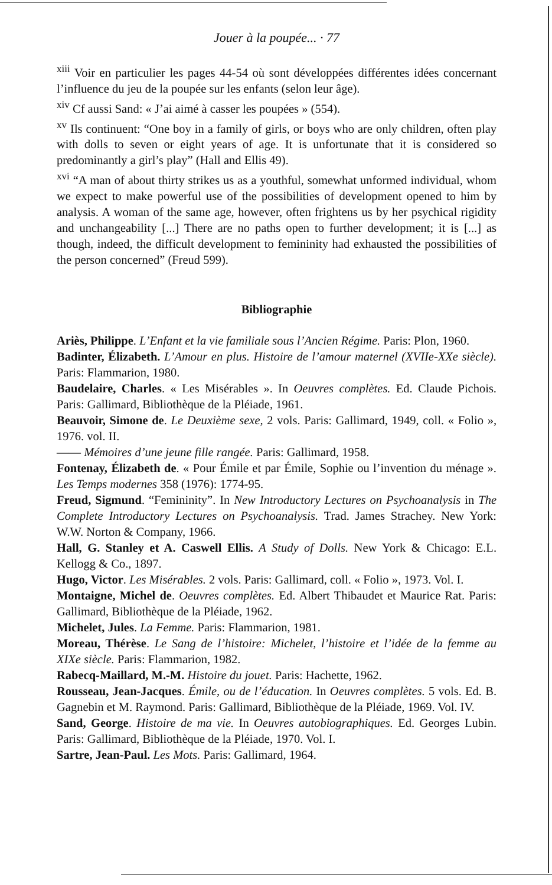Jouer à la poupée... · 77
<sup>xiii</sup> Voir en particulier les pages 44-54 où sont développées différentes idées concernant l’influence du jeu de la poupée sur les enfants (selon leur âge).
<sup>xiv</sup> Cf aussi Sand: « J’ai aimé à casser les poupées » (554).
<sup>xv</sup> Ils continuent: “One boy in a family of girls, or boys who are only children, often play with dolls to seven or eight years of age. It is unfortunate that it is considered so predominantly a girl’s play” (Hall and Ellis 49).
<sup>xvi</sup> “A man of about thirty strikes us as a youthful, somewhat unformed individual, whom we expect to make powerful use of the possibilities of development opened to him by analysis. A woman of the same age, however, often frightens us by her psychical rigidity and unchangeability [...] There are no paths open to further development; it is [...] as though, indeed, the difficult development to femininity had exhausted the possibilities of the person concerned” (Freud 599).
Bibliographie
Ariès, Philippe. L’Enfant et la vie familiale sous l’Ancien Régime. Paris: Plon, 1960.
Badinter, Élizabeth. L’Amour en plus. Histoire de l’amour maternel (XVIIe-XXe siècle). Paris: Flammarion, 1980.
Baudelaire, Charles. « Les Misérables ». In Oeuvres complètes. Ed. Claude Pichois. Paris: Gallimard, Bibliothèque de la Pléiade, 1961.
Beauvoir, Simone de. Le Deuxième sexe, 2 vols. Paris: Gallimard, 1949, coll. « Folio », 1976. vol. II.
—— Mémoires d’une jeune fille rangée. Paris: Gallimard, 1958.
Fontenay, Élizabeth de. « Pour Émile et par Émile, Sophie ou l’invention du ménage ». Les Temps modernes 358 (1976): 1774-95.
Freud, Sigmund. “Femininity”. In New Introductory Lectures on Psychoanalysis in The Complete Introductory Lectures on Psychoanalysis. Trad. James Strachey. New York: W.W. Norton & Company, 1966.
Hall, G. Stanley et A. Caswell Ellis. A Study of Dolls. New York & Chicago: E.L. Kellogg & Co., 1897.
Hugo, Victor. Les Misérables. 2 vols. Paris: Gallimard, coll. « Folio », 1973. Vol. I.
Montaigne, Michel de. Oeuvres complètes. Ed. Albert Thibaudet et Maurice Rat. Paris: Gallimard, Bibliothèque de la Pléiade, 1962.
Michelet, Jules. La Femme. Paris: Flammarion, 1981.
Moreau, Thérèse. Le Sang de l’histoire: Michelet, l’histoire et l’idée de la femme au XIXe siècle. Paris: Flammarion, 1982.
Rabecq-Maillard, M.-M. Histoire du jouet. Paris: Hachette, 1962.
Rousseau, Jean-Jacques. Émile, ou de l’éducation. In Oeuvres complètes. 5 vols. Ed. B. Gagnebin et M. Raymond. Paris: Gallimard, Bibliothèque de la Pléiade, 1969. Vol. IV.
Sand, George. Histoire de ma vie. In Oeuvres autobiographiques. Ed. Georges Lubin. Paris: Gallimard, Bibliothèque de la Pléiade, 1970. Vol. I.
Sartre, Jean-Paul. Les Mots. Paris: Gallimard, 1964.